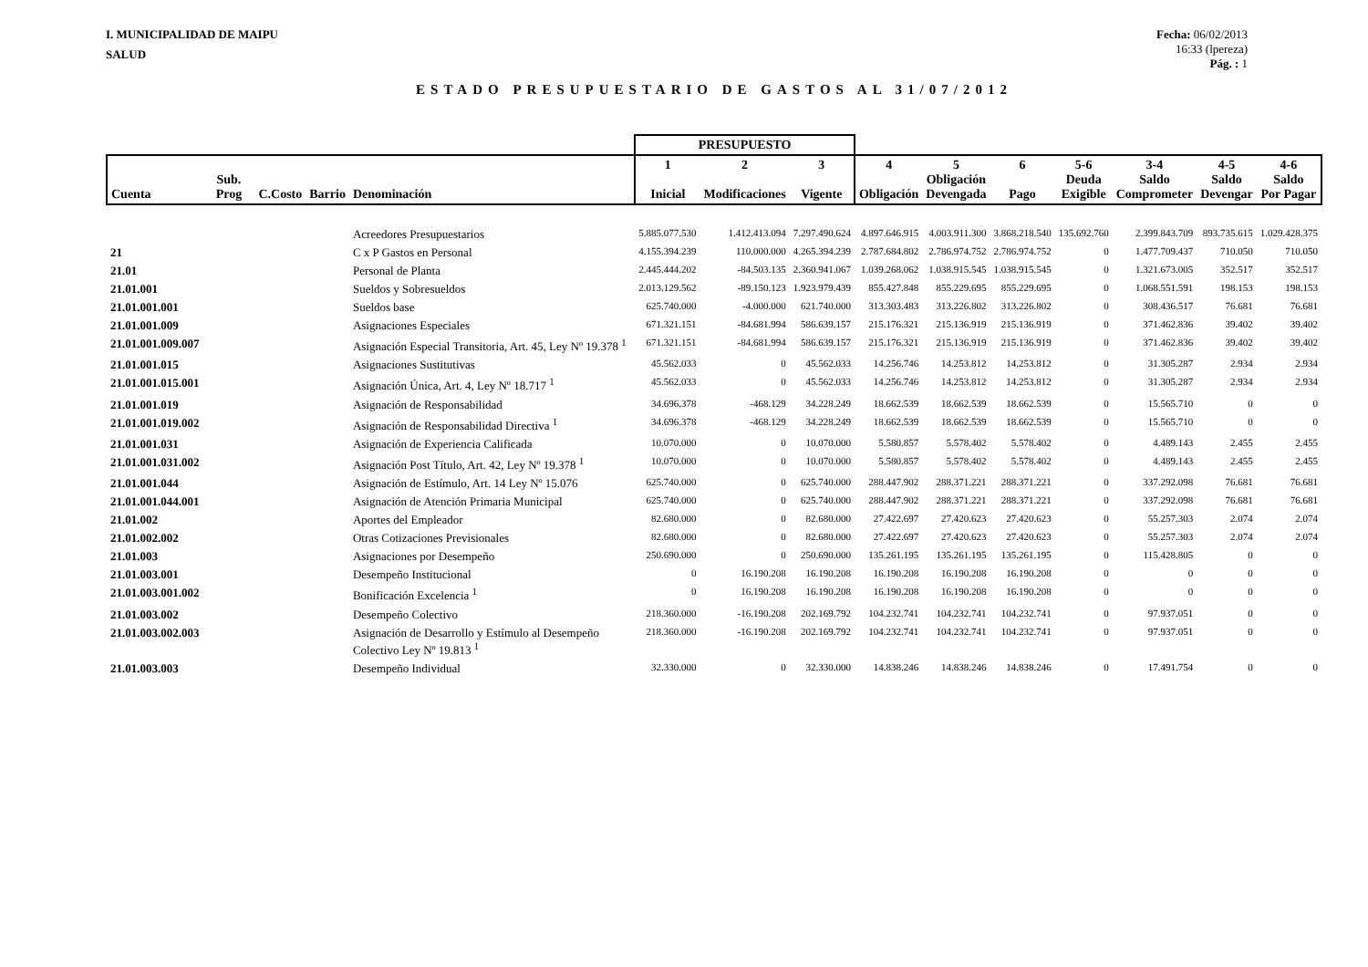I. MUNICIPALIDAD DE MAIPU
SALUD
Fecha: 06/02/2013
16:33 (lpereza)
Pág. : 1
ESTADO PRESUPUESTARIO DE GASTOS AL 31/07/2012
| | | | | | PRESUPUESTO | | | | | | | | | |
| --- | --- | --- | --- | --- | --- | --- | --- | --- | --- | --- | --- | --- | --- | --- |
| Cuenta | Sub. Prog | C.Costo | Barrio | Denominación | 1 Inicial | 2 Modificaciones | 3 Vigente | 4 Obligación | 5 Obligación Devengada | 6 Pago | 5-6 Deuda Exigible | 3-4 Saldo Comprometer | 4-5 Saldo Devengar | 4-6 Saldo Por Pagar |
| | | | | Acreedores Presupuestarios | 5.885.077.530 | 1.412.413.094 | 7.297.490.624 | 4.897.646.915 | 4.003.911.300 | 3.868.218.540 | 135.692.760 | 2.399.843.709 | 893.735.615 | 1.029.428.375 |
| 21 | | | | C x P Gastos en Personal | 4.155.394.239 | 110.000.000 | 4.265.394.239 | 2.787.684.802 | 2.786.974.752 | 2.786.974.752 | 0 | 1.477.709.437 | 710.050 | 710.050 |
| 21.01 | | | | Personal de Planta | 2.445.444.202 | -84.503.135 | 2.360.941.067 | 1.039.268.062 | 1.038.915.545 | 1.038.915.545 | 0 | 1.321.673.005 | 352.517 | 352.517 |
| 21.01.001 | | | | Sueldos y Sobresueldos | 2.013.129.562 | -89.150.123 | 1.923.979.439 | 855.427.848 | 855.229.695 | 855.229.695 | 0 | 1.068.551.591 | 198.153 | 198.153 |
| 21.01.001.001 | | | | Sueldos base | 625.740.000 | -4.000.000 | 621.740.000 | 313.303.483 | 313.226.802 | 313.226.802 | 0 | 308.436.517 | 76.681 | 76.681 |
| 21.01.001.009 | | | | Asignaciones Especiales | 671.321.151 | -84.681.994 | 586.639.157 | 215.176.321 | 215.136.919 | 215.136.919 | 0 | 371.462.836 | 39.402 | 39.402 |
| 21.01.001.009.007 | | | | Asignación Especial Transitoria, Art. 45, Ley Nº 19.378 <sup>1</sup> | 671.321.151 | -84.681.994 | 586.639.157 | 215.176.321 | 215.136.919 | 215.136.919 | 0 | 371.462.836 | 39.402 | 39.402 |
| 21.01.001.015 | | | | Asignaciones Sustitutivas | 45.562.033 | 0 | 45.562.033 | 14.256.746 | 14.253.812 | 14.253.812 | 0 | 31.305.287 | 2.934 | 2.934 |
| 21.01.001.015.001 | | | | Asignación Única, Art. 4, Ley Nº 18.717 <sup>1</sup> | 45.562.033 | 0 | 45.562.033 | 14.256.746 | 14.253.812 | 14.253.812 | 0 | 31.305.287 | 2.934 | 2.934 |
| 21.01.001.019 | | | | Asignación de Responsabilidad | 34.696.378 | -468.129 | 34.228.249 | 18.662.539 | 18.662.539 | 18.662.539 | 0 | 15.565.710 | 0 | 0 |
| 21.01.001.019.002 | | | | Asignación de Responsabilidad Directiva <sup>1</sup> | 34.696.378 | -468.129 | 34.228.249 | 18.662.539 | 18.662.539 | 18.662.539 | 0 | 15.565.710 | 0 | 0 |
| 21.01.001.031 | | | | Asignación de Experiencia Calificada | 10.070.000 | 0 | 10.070.000 | 5.580.857 | 5.578.402 | 5.578.402 | 0 | 4.489.143 | 2.455 | 2.455 |
| 21.01.001.031.002 | | | | Asignación Post Título, Art. 42, Ley Nº 19.378 <sup>1</sup> | 10.070.000 | 0 | 10.070.000 | 5.580.857 | 5.578.402 | 5.578.402 | 0 | 4.489.143 | 2.455 | 2.455 |
| 21.01.001.044 | | | | Asignación de Estímulo, Art. 14 Ley Nº 15.076 | 625.740.000 | 0 | 625.740.000 | 288.447.902 | 288.371.221 | 288.371.221 | 0 | 337.292.098 | 76.681 | 76.681 |
| 21.01.001.044.001 | | | | Asignación de Atención Primaria Municipal | 625.740.000 | 0 | 625.740.000 | 288.447.902 | 288.371.221 | 288.371.221 | 0 | 337.292.098 | 76.681 | 76.681 |
| 21.01.002 | | | | Aportes del Empleador | 82.680.000 | 0 | 82.680.000 | 27.422.697 | 27.420.623 | 27.420.623 | 0 | 55.257.303 | 2.074 | 2.074 |
| 21.01.002.002 | | | | Otras Cotizaciones Previsionales | 82.680.000 | 0 | 82.680.000 | 27.422.697 | 27.420.623 | 27.420.623 | 0 | 55.257.303 | 2.074 | 2.074 |
| 21.01.003 | | | | Asignaciones por Desempeño | 250.690.000 | 0 | 250.690.000 | 135.261.195 | 135.261.195 | 135.261.195 | 0 | 115.428.805 | 0 | 0 |
| 21.01.003.001 | | | | Desempeño Institucional | 0 | 16.190.208 | 16.190.208 | 16.190.208 | 16.190.208 | 16.190.208 | 0 | 0 | 0 | 0 |
| 21.01.003.001.002 | | | | Bonificación Excelencia <sup>1</sup> | 0 | 16.190.208 | 16.190.208 | 16.190.208 | 16.190.208 | 16.190.208 | 0 | 0 | 0 | 0 |
| 21.01.003.002 | | | | Desempeño Colectivo | 218.360.000 | -16.190.208 | 202.169.792 | 104.232.741 | 104.232.741 | 104.232.741 | 0 | 97.937.051 | 0 | 0 |
| 21.01.003.002.003 | | | | Asignación de Desarrollo y Estímulo al Desempeño Colectivo Ley Nº 19.813 <sup>1</sup> | 218.360.000 | -16.190.208 | 202.169.792 | 104.232.741 | 104.232.741 | 104.232.741 | 0 | 97.937.051 | 0 | 0 |
| 21.01.003.003 | | | | Desempeño Individual | 32.330.000 | 0 | 32.330.000 | 14.838.246 | 14.838.246 | 14.838.246 | 0 | 17.491.754 | 0 | 0 |